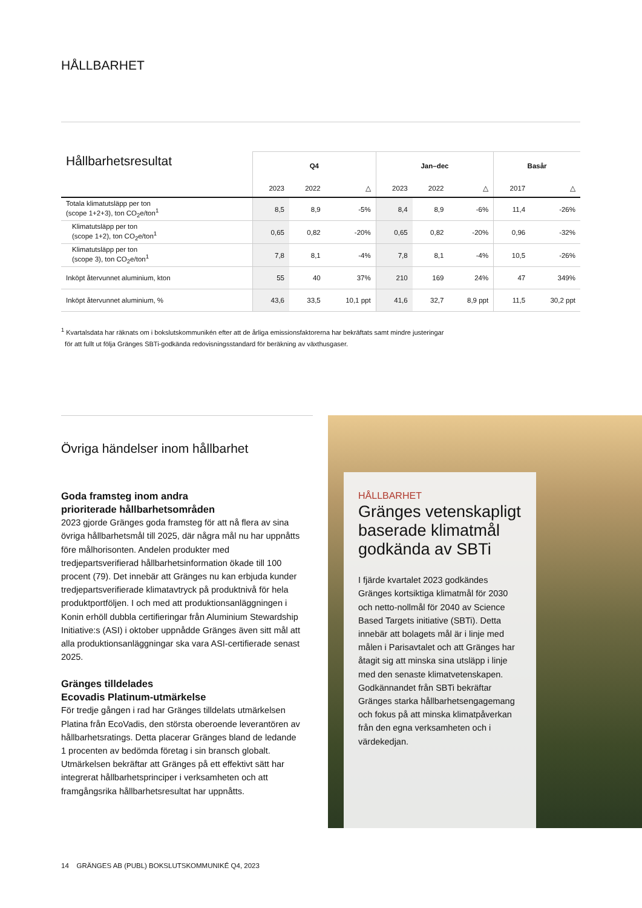HÅLLBARHET
| Hållbarhetsresultat | Q4 | | | Jan–dec | | | Basår | |
| --- | --- | --- | --- | --- | --- | --- | --- | --- |
| | 2023 | 2022 | △ | 2023 | 2022 | △ | 2017 | △ |
| Totala klimatutsläpp per ton (scope 1+2+3), ton CO<sub>2</sub>e/ton<sup>1</sup> | 8,5 | 8,9 | -5% | 8,4 | 8,9 | -6% | 11,4 | -26% |
| Klimatutsläpp per ton (scope 1+2), ton CO<sub>2</sub>e/ton<sup>1</sup> | 0,65 | 0,82 | -20% | 0,65 | 0,82 | -20% | 0,96 | -32% |
| Klimatutsläpp per ton (scope 3), ton CO<sub>2</sub>e/ton<sup>1</sup> | 7,8 | 8,1 | -4% | 7,8 | 8,1 | -4% | 10,5 | -26% |
| Inköpt återvunnet aluminium, kton | 55 | 40 | 37% | 210 | 169 | 24% | 47 | 349% |
| Inköpt återvunnet aluminium, % | 43,6 | 33,5 | 10,1 ppt | 41,6 | 32,7 | 8,9 ppt | 11,5 | 30,2 ppt |
<sup>1</sup> Kvartalsdata har räknats om i bokslutskommunikén efter att de årliga emissionsfaktorerna har bekräftats samt mindre justeringar
för att fullt ut följa Gränges SBTi-godkända redovisningsstandard för beräkning av växthusgaser.
Övriga händelser inom hållbarhet
Goda framsteg inom andra
prioriterade hållbarhetsområden
2023 gjorde Gränges goda framsteg för att nå flera av sina övriga hållbarhetsmål till 2025, där några mål nu har uppnåtts före målhorisonten. Andelen produkter med tredjepartsverifierad hållbarhetsinformation ökade till 100 procent (79). Det innebär att Gränges nu kan erbjuda kunder tredjepartsverifierade klimatavtryck på produkt­nivå för hela produktportföljen. I och med att produktions­anläggningen i Konin erhöll dubbla certifieringar från Aluminium Stewardship Initiative:s (ASI) i oktober uppnådde Gränges även sitt mål att alla produktionsanläggningar ska vara ASI-certifierade senast 2025.
Gränges tilldelades
Ecovadis Platinum-utmärkelse
För tredje gången i rad har Gränges tilldelats utmärkelsen Platina från EcoVadis, den största oberoende leverantören av hållbarhetsratings. Detta placerar Gränges bland de ledande 1 procenten av bedömda företag i sin bransch globalt. Utmärkelsen bekräftar att Gränges på ett effektivt sätt har integrerat hållbarhetsprinciper i verksamheten och att framgångsrika hållbarhetsresultat har uppnåtts.
HÅLLBARHET
Gränges vetenskapligt baserade klimatmål godkända av SBTi
I fjärde kvartalet 2023 godkändes Gränges kortsiktiga klimatmål för 2030 och netto-nollmål för 2040 av Science Based Targets initiative (SBTi). Detta innebär att bolagets mål är i linje med målen i Parisavtalet och att Gränges har åtagit sig att minska sina utsläpp i linje med den senaste klimat­vetenskapen. Godkännandet från SBTi bekräftar Gränges starka hållbarhets­engagemang och fokus på att minska klimatpåverkan från den egna verksam­heten och i värdekedjan.
14 GRÄNGES AB (PUBL) BOKSLUTSKOMMUNIKÉ Q4, 2023